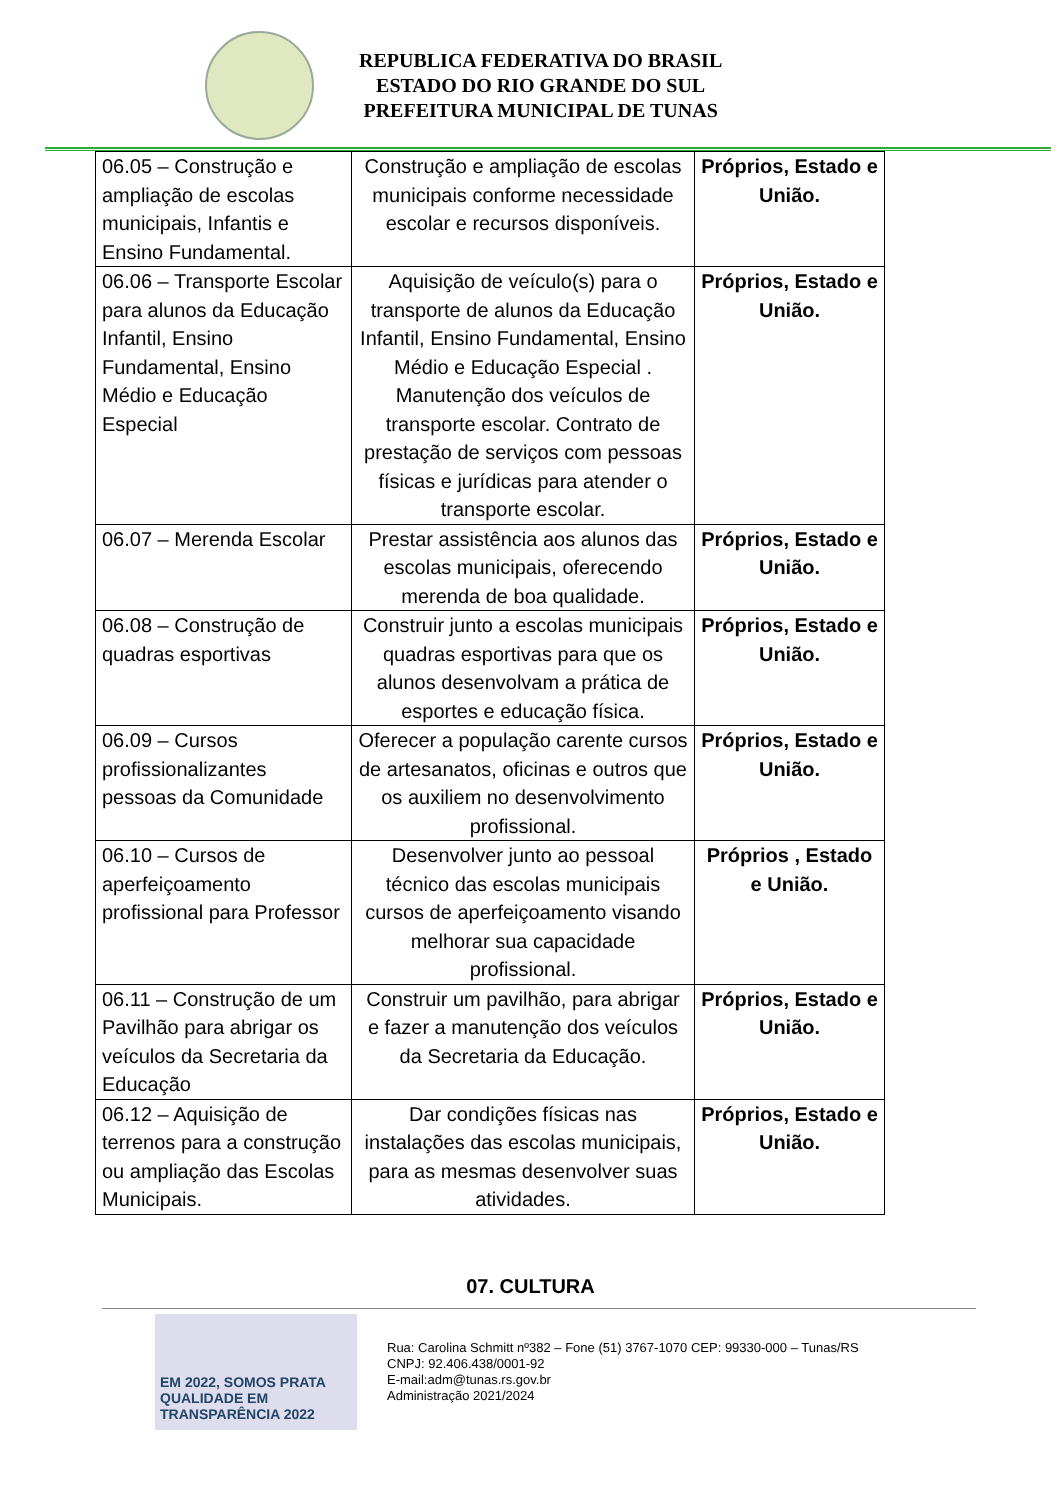REPUBLICA FEDERATIVA DO BRASIL
ESTADO DO RIO GRANDE DO SUL
PREFEITURA MUNICIPAL DE TUNAS
| 06.05 – Construção e ampliação de escolas municipais, Infantis e Ensino Fundamental. | Construção e ampliação de escolas municipais conforme necessidade escolar e recursos disponíveis. | Próprios, Estado e União. |
| 06.06 – Transporte Escolar para alunos da Educação Infantil, Ensino Fundamental, Ensino Médio e Educação Especial | Aquisição de veículo(s) para o transporte de alunos da Educação Infantil, Ensino Fundamental, Ensino Médio e Educação Especial . Manutenção dos veículos de transporte escolar. Contrato de prestação de serviços com pessoas físicas e jurídicas para atender o transporte escolar. | Próprios, Estado e União. |
| 06.07 – Merenda Escolar | Prestar assistência aos alunos das escolas municipais, oferecendo merenda de boa qualidade. | Próprios, Estado e União. |
| 06.08 – Construção de quadras esportivas | Construir junto a escolas municipais quadras esportivas para que os alunos desenvolvam a prática de esportes e educação física. | Próprios, Estado e União. |
| 06.09 – Cursos profissionalizantes pessoas da Comunidade | Oferecer a população carente cursos de artesanatos, oficinas e outros que os auxiliem no desenvolvimento profissional. | Próprios, Estado e União. |
| 06.10 – Cursos de aperfeiçoamento profissional para Professor | Desenvolver junto ao pessoal técnico das escolas municipais cursos de aperfeiçoamento visando melhorar sua capacidade profissional. | Próprios , Estado e União. |
| 06.11 – Construção de um Pavilhão para abrigar os veículos da Secretaria da Educação | Construir um pavilhão, para abrigar e fazer a manutenção dos veículos da Secretaria da Educação. | Próprios, Estado e União. |
| 06.12 – Aquisição de terrenos para a construção ou ampliação das Escolas Municipais. | Dar condições físicas nas instalações das escolas municipais, para as mesmas desenvolver suas atividades. | Próprios, Estado e União. |
07. CULTURA
EM 2022, SOMOS PRATA QUALIDADE EM TRANSPARÊNCIA 2022
Rua: Carolina Schmitt nº382 – Fone (51) 3767-1070 CEP: 99330-000 – Tunas/RS
CNPJ: 92.406.438/0001-92
E-mail:adm@tunas.rs.gov.br
Administração 2021/2024